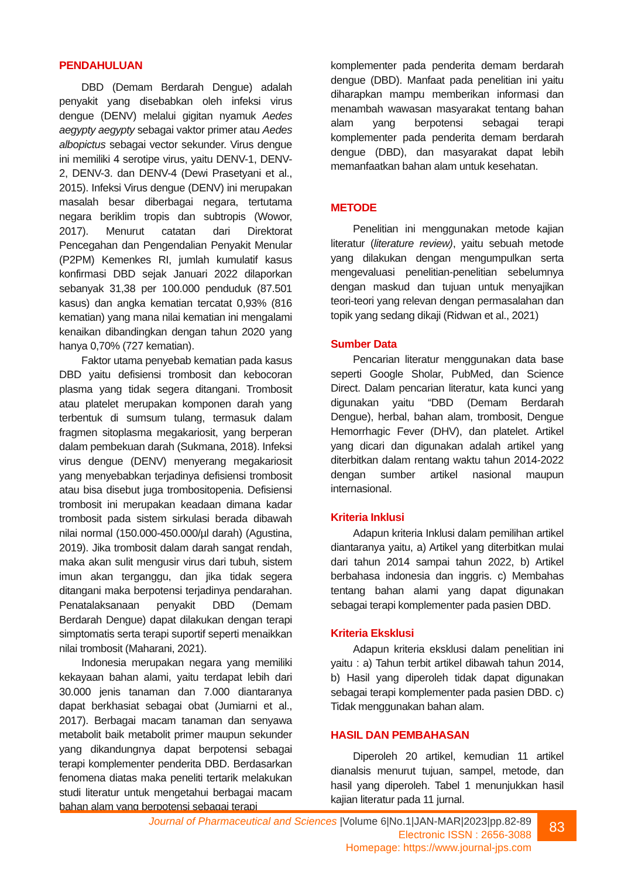PENDAHULUAN
DBD (Demam Berdarah Dengue) adalah penyakit yang disebabkan oleh infeksi virus dengue (DENV) melalui gigitan nyamuk Aedes aegypty aegypty sebagai vaktor primer atau Aedes albopictus sebagai vector sekunder. Virus dengue ini memiliki 4 serotipe virus, yaitu DENV-1, DENV-2, DENV-3. dan DENV-4 (Dewi Prasetyani et al., 2015). Infeksi Virus dengue (DENV) ini merupakan masalah besar diberbagai negara, tertutama negara beriklim tropis dan subtropis (Wowor, 2017). Menurut catatan dari Direktorat Pencegahan dan Pengendalian Penyakit Menular (P2PM) Kemenkes RI, jumlah kumulatif kasus konfirmasi DBD sejak Januari 2022 dilaporkan sebanyak 31,38 per 100.000 penduduk (87.501 kasus) dan angka kematian tercatat 0,93% (816 kematian) yang mana nilai kematian ini mengalami kenaikan dibandingkan dengan tahun 2020 yang hanya 0,70% (727 kematian).
Faktor utama penyebab kematian pada kasus DBD yaitu defisiensi trombosit dan kebocoran plasma yang tidak segera ditangani. Trombosit atau platelet merupakan komponen darah yang terbentuk di sumsum tulang, termasuk dalam fragmen sitoplasma megakariosit, yang berperan dalam pembekuan darah (Sukmana, 2018). Infeksi virus dengue (DENV) menyerang megakariosit yang menyebabkan terjadinya defisiensi trombosit atau bisa disebut juga trombositopenia. Defisiensi trombosit ini merupakan keadaan dimana kadar trombosit pada sistem sirkulasi berada dibawah nilai normal (150.000-450.000/µl darah) (Agustina, 2019). Jika trombosit dalam darah sangat rendah, maka akan sulit mengusir virus dari tubuh, sistem imun akan terganggu, dan jika tidak segera ditangani maka berpotensi terjadinya pendarahan. Penatalaksanaan penyakit DBD (Demam Berdarah Dengue) dapat dilakukan dengan terapi simptomatis serta terapi suportif seperti menaikkan nilai trombosit (Maharani, 2021).
Indonesia merupakan negara yang memiliki kekayaan bahan alami, yaitu terdapat lebih dari 30.000 jenis tanaman dan 7.000 diantaranya dapat berkhasiat sebagai obat (Jumiarni et al., 2017). Berbagai macam tanaman dan senyawa metabolit baik metabolit primer maupun sekunder yang dikandungnya dapat berpotensi sebagai terapi komplementer penderita DBD. Berdasarkan fenomena diatas maka peneliti tertarik melakukan studi literatur untuk mengetahui berbagai macam bahan alam yang berpotensi sebagai terapi
komplementer pada penderita demam berdarah dengue (DBD). Manfaat pada penelitian ini yaitu diharapkan mampu memberikan informasi dan menambah wawasan masyarakat tentang bahan alam yang berpotensi sebagai terapi komplementer pada penderita demam berdarah dengue (DBD), dan masyarakat dapat lebih memanfaatkan bahan alam untuk kesehatan.
METODE
Penelitian ini menggunakan metode kajian literatur (literature review), yaitu sebuah metode yang dilakukan dengan mengumpulkan serta mengevaluasi penelitian-penelitian sebelumnya dengan maskud dan tujuan untuk menyajikan teori-teori yang relevan dengan permasalahan dan topik yang sedang dikaji (Ridwan et al., 2021)
Sumber Data
Pencarian literatur menggunakan data base seperti Google Sholar, PubMed, dan Science Direct. Dalam pencarian literatur, kata kunci yang digunakan yaitu “DBD (Demam Berdarah Dengue), herbal, bahan alam, trombosit, Dengue Hemorrhagic Fever (DHV), dan platelet. Artikel yang dicari dan digunakan adalah artikel yang diterbitkan dalam rentang waktu tahun 2014-2022 dengan sumber artikel nasional maupun internasional.
Kriteria Inklusi
Adapun kriteria Inklusi dalam pemilihan artikel diantaranya yaitu, a) Artikel yang diterbitkan mulai dari tahun 2014 sampai tahun 2022, b) Artikel berbahasa indonesia dan inggris. c) Membahas tentang bahan alami yang dapat digunakan sebagai terapi komplementer pada pasien DBD.
Kriteria Eksklusi
Adapun kriteria eksklusi dalam penelitian ini yaitu : a) Tahun terbit artikel dibawah tahun 2014, b) Hasil yang diperoleh tidak dapat digunakan sebagai terapi komplementer pada pasien DBD. c) Tidak menggunakan bahan alam.
HASIL DAN PEMBAHASAN
Diperoleh 20 artikel, kemudian 11 artikel dianalsis menurut tujuan, sampel, metode, dan hasil yang diperoleh. Tabel 1 menunjukkan hasil kajian literatur pada 11 jurnal.
Journal of Pharmaceutical and Sciences |Volume 6|No.1|JAN-MAR|2023|pp.82-89
Electronic ISSN : 2656-3088
Homepage: https://www.journal-jps.com
83